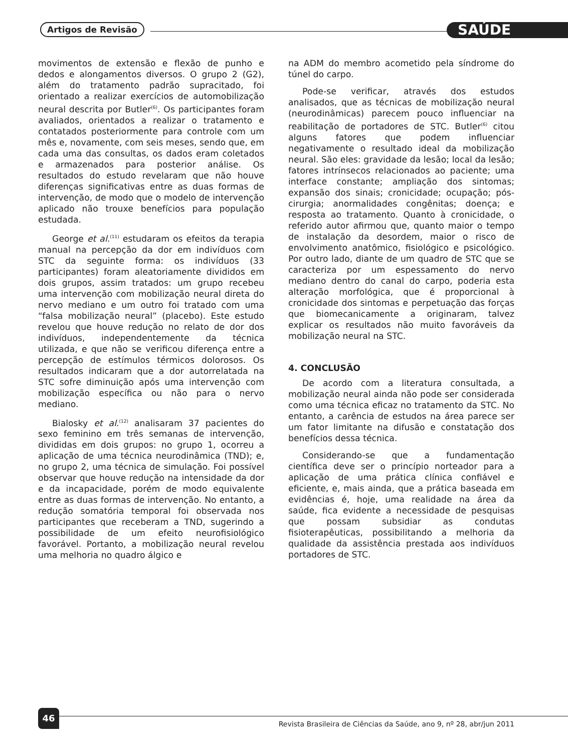Artigos de Revisão SAÚDE
movimentos de extensão e flexão de punho e dedos e alongamentos diversos. O grupo 2 (G2), além do tratamento padrão supracitado, foi orientado a realizar exercícios de automobilização neural descrita por Butler<sup>(6)</sup>. Os participantes foram avaliados, orientados a realizar o tratamento e contatados posteriormente para controle com um mês e, novamente, com seis meses, sendo que, em cada uma das consultas, os dados eram coletados e armazenados para posterior análise. Os resultados do estudo revelaram que não houve diferenças significativas entre as duas formas de intervenção, de modo que o modelo de intervenção aplicado não trouxe benefícios para população estudada.
George et al.<sup>(11)</sup> estudaram os efeitos da terapia manual na percepção da dor em indivíduos com STC da seguinte forma: os indivíduos (33 participantes) foram aleatoriamente divididos em dois grupos, assim tratados: um grupo recebeu uma intervenção com mobilização neural direta do nervo mediano e um outro foi tratado com uma “falsa mobilização neural” (placebo). Este estudo revelou que houve redução no relato de dor dos indivíduos, independentemente da técnica utilizada, e que não se verificou diferença entre a percepção de estímulos térmicos dolorosos. Os resultados indicaram que a dor autorrelatada na STC sofre diminuição após uma intervenção com mobilização específica ou não para o nervo mediano.
Bialosky et al.<sup>(12)</sup> analisaram 37 pacientes do sexo feminino em três semanas de intervenção, divididas em dois grupos: no grupo 1, ocorreu a aplicação de uma técnica neurodinâmica (TND); e, no grupo 2, uma técnica de simulação. Foi possível observar que houve redução na intensidade da dor e da incapacidade, porém de modo equivalente entre as duas formas de intervenção. No entanto, a redução somatória temporal foi observada nos participantes que receberam a TND, sugerindo a possibilidade de um efeito neurofisiológico favorável. Portanto, a mobilização neural revelou uma melhoria no quadro álgico e
na ADM do membro acometido pela síndrome do túnel do carpo.
Pode-se verificar, através dos estudos analisados, que as técnicas de mobilização neural (neurodinâmicas) parecem pouco influenciar na reabilitação de portadores de STC. Butler<sup>(6)</sup> citou alguns fatores que podem influenciar negativamente o resultado ideal da mobilização neural. São eles: gravidade da lesão; local da lesão; fatores intrínsecos relacionados ao paciente; uma interface constante; ampliação dos sintomas; expansão dos sinais; cronicidade; ocupação; pós-cirurgia; anormalidades congênitas; doença; e resposta ao tratamento. Quanto à cronicidade, o referido autor afirmou que, quanto maior o tempo de instalação da desordem, maior o risco de envolvimento anatômico, fisiológico e psicológico. Por outro lado, diante de um quadro de STC que se caracteriza por um espessamento do nervo mediano dentro do canal do carpo, poderia esta alteração morfológica, que é proporcional à cronicidade dos sintomas e perpetuação das forças que biomecanicamente a originaram, talvez explicar os resultados não muito favoráveis da mobilização neural na STC.
4. CONCLUSÃO
De acordo com a literatura consultada, a mobilização neural ainda não pode ser considerada como uma técnica eficaz no tratamento da STC. No entanto, a carência de estudos na área parece ser um fator limitante na difusão e constatação dos benefícios dessa técnica.
Considerando-se que a fundamentação científica deve ser o princípio norteador para a aplicação de uma prática clínica confiável e eficiente, e, mais ainda, que a prática baseada em evidências é, hoje, uma realidade na área da saúde, fica evidente a necessidade de pesquisas que possam subsidiar as condutas fisioterapêuticas, possibilitando a melhoria da qualidade da assistência prestada aos indivíduos portadores de STC.
46
Revista Brasileira de Ciências da Saúde, ano 9, nº 28, abr/jun 2011